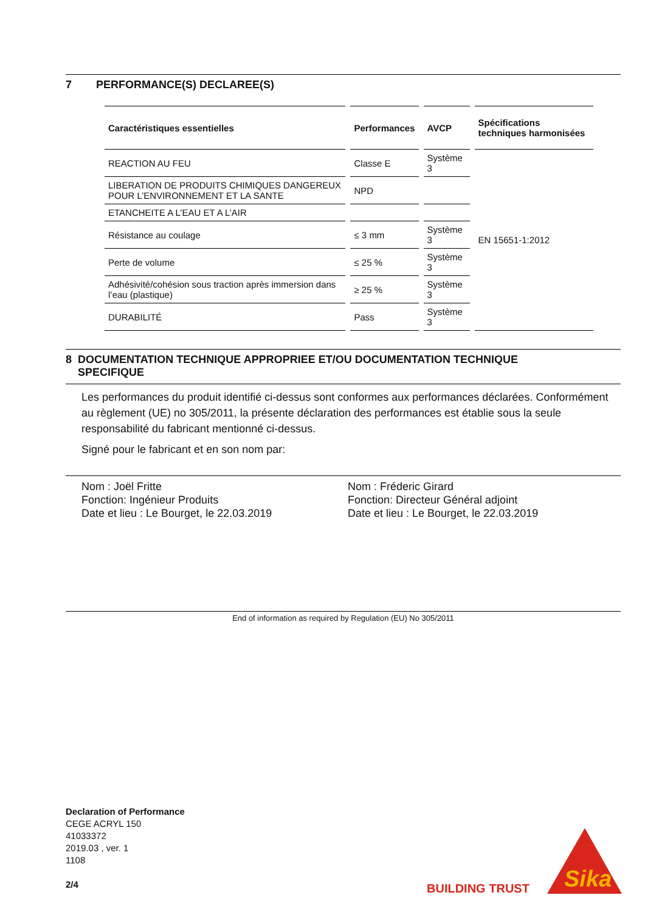7 PERFORMANCE(S) DECLAREE(S)
| Caractéristiques essentielles | Performances | AVCP | Spécifications techniques harmonisées |
| --- | --- | --- | --- |
| REACTION AU FEU | Classe E | Système 3 | EN 15651-1:2012 |
| LIBERATION DE PRODUITS CHIMIQUES DANGEREUX POUR L’ENVIRONNEMENT ET LA SANTE | NPD | | |
| ETANCHEITE A L’EAU ET A L’AIR | | | |
| Résistance au coulage | ≤ 3 mm | Système 3 | |
| Perte de volume | ≤ 25 % | Système 3 | |
| Adhésivité/cohésion sous traction après immersion dans l’eau (plastique) | ≥ 25 % | Système 3 | |
| DURABILITÉ | Pass | Système 3 | |
8 DOCUMENTATION TECHNIQUE APPROPRIEE ET/OU DOCUMENTATION TECHNIQUE
SPECIFIQUE
Les performances du produit identifié ci-dessus sont conformes aux performances déclarées. Conformément au règlement (UE) no 305/2011, la présente déclaration des performances est établie sous la seule responsabilité du fabricant mentionné ci-dessus.
Signé pour le fabricant et en son nom par:
Nom : Joël Fritte
Fonction: Ingénieur Produits
Date et lieu : Le Bourget, le 22.03.2019
Nom : Fréderic Girard
Fonction: Directeur Général adjoint
Date et lieu : Le Bourget, le 22.03.2019
End of information as required by Regulation (EU) No 305/2011
Declaration of Performance
CEGE ACRYL 150
41033372
2019.03 , ver. 1
1108
2/4
BUILDING TRUST
Sika